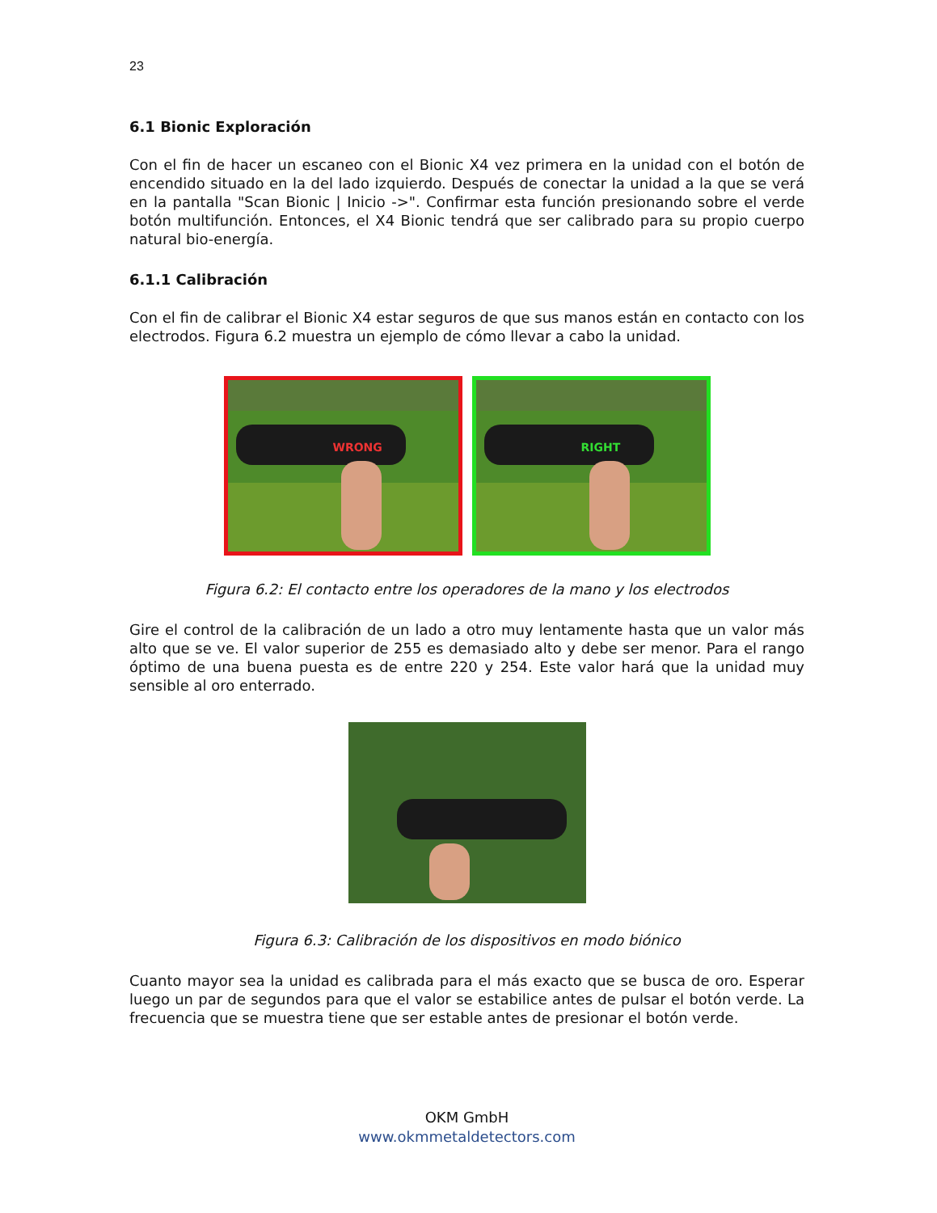23
6.1 Bionic Exploración
Con el fin de hacer un escaneo con el Bionic X4 vez primera en la unidad con el botón de encendido situado en la del lado izquierdo. Después de conectar la unidad a la que se verá en la pantalla "Scan Bionic | Inicio ->". Confirmar esta función presionando sobre el verde botón multifunción. Entonces, el X4 Bionic tendrá que ser calibrado para su propio cuerpo natural bio-energía.
6.1.1 Calibración
Con el fin de calibrar el Bionic X4 estar seguros de que sus manos están en contacto con los electrodos. Figura 6.2 muestra un ejemplo de cómo llevar a cabo la unidad.
WRONG
RIGHT
Figura 6.2: El contacto entre los operadores de la mano y los electrodos
Gire el control de la calibración de un lado a otro muy lentamente hasta que un valor más alto que se ve. El valor superior de 255 es demasiado alto y debe ser menor. Para el rango óptimo de una buena puesta es de entre 220 y 254. Este valor hará que la unidad muy sensible al oro enterrado.
Figura 6.3: Calibración de los dispositivos en modo biónico
Cuanto mayor sea la unidad es calibrada para el más exacto que se busca de oro. Esperar luego un par de segundos para que el valor se estabilice antes de pulsar el botón verde. La frecuencia que se muestra tiene que ser estable antes de presionar el botón verde.
OKM GmbH
www.okmmetaldetectors.com